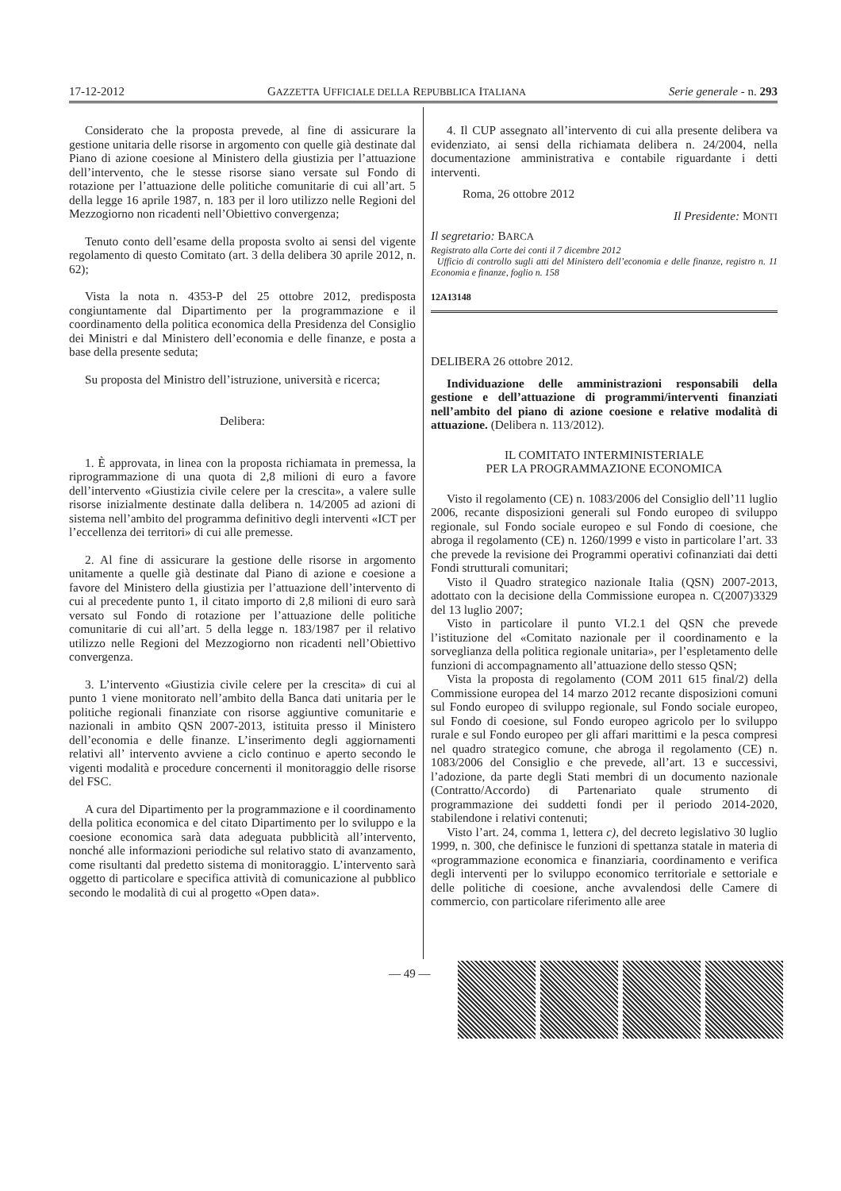17-12-2012 GAZZETTA UFFICIALE DELLA REPUBBLICA ITALIANA Serie generale - n. 293
Considerato che la proposta prevede, al fine di assicurare la gestione unitaria delle risorse in argomento con quelle già destinate dal Piano di azione coesione al Ministero della giustizia per l’attuazione dell’intervento, che le stesse risorse siano versate sul Fondo di rotazione per l’attuazione delle politiche comunitarie di cui all’art. 5 della legge 16 aprile 1987, n. 183 per il loro utilizzo nelle Regioni del Mezzogiorno non ricadenti nell’Obiettivo convergenza;
Tenuto conto dell’esame della proposta svolto ai sensi del vigente regolamento di questo Comitato (art. 3 della delibera 30 aprile 2012, n. 62);
Vista la nota n. 4353-P del 25 ottobre 2012, predisposta congiuntamente dal Dipartimento per la programmazione e il coordinamento della politica economica della Presidenza del Consiglio dei Ministri e dal Ministero dell’economia e delle finanze, e posta a base della presente seduta;
Su proposta del Ministro dell’istruzione, università e ricerca;
Delibera:
1. È approvata, in linea con la proposta richiamata in premessa, la riprogrammazione di una quota di 2,8 milioni di euro a favore dell’intervento «Giustizia civile celere per la crescita», a valere sulle risorse inizialmente destinate dalla delibera n. 14/2005 ad azioni di sistema nell’ambito del programma definitivo degli interventi «ICT per l’eccellenza dei territori» di cui alle premesse.
2. Al fine di assicurare la gestione delle risorse in argomento unitamente a quelle già destinate dal Piano di azione e coesione a favore del Ministero della giustizia per l’attuazione dell’intervento di cui al precedente punto 1, il citato importo di 2,8 milioni di euro sarà versato sul Fondo di rotazione per l’attuazione delle politiche comunitarie di cui all’art. 5 della legge n. 183/1987 per il relativo utilizzo nelle Regioni del Mezzogiorno non ricadenti nell’Obiettivo convergenza.
3. L’intervento «Giustizia civile celere per la crescita» di cui al punto 1 viene monitorato nell’ambito della Banca dati unitaria per le politiche regionali finanziate con risorse aggiuntive comunitarie e nazionali in ambito QSN 2007-2013, istituita presso il Ministero dell’economia e delle finanze. L’inserimento degli aggiornamenti relativi all’ intervento avviene a ciclo continuo e aperto secondo le vigenti modalità e procedure concernenti il monitoraggio delle risorse del FSC.
A cura del Dipartimento per la programmazione e il coordinamento della politica economica e del citato Dipartimento per lo sviluppo e la coesione economica sarà data adeguata pubblicità all’intervento, nonché alle informazioni periodiche sul relativo stato di avanzamento, come risultanti dal predetto sistema di monitoraggio. L’intervento sarà oggetto di particolare e specifica attività di comunicazione al pubblico secondo le modalità di cui al progetto «Open data».
4. Il CUP assegnato all’intervento di cui alla presente delibera va evidenziato, ai sensi della richiamata delibera n. 24/2004, nella documentazione amministrativa e contabile riguardante i detti interventi.
Roma, 26 ottobre 2012
Il Presidente: MONTI
Il segretario: BARCA
Registrato alla Corte dei conti il 7 dicembre 2012
Ufficio di controllo sugli atti del Ministero dell’economia e delle finanze, registro n. 11 Economia e finanze, foglio n. 158
12A13148
DELIBERA 26 ottobre 2012.
Individuazione delle amministrazioni responsabili della gestione e dell’attuazione di programmi/interventi finanziati nell’ambito del piano di azione coesione e relative modalità di attuazione. (Delibera n. 113/2012).
IL COMITATO INTERMINISTERIALE
PER LA PROGRAMMAZIONE ECONOMICA
Visto il regolamento (CE) n. 1083/2006 del Consiglio dell’11 luglio 2006, recante disposizioni generali sul Fondo europeo di sviluppo regionale, sul Fondo sociale europeo e sul Fondo di coesione, che abroga il regolamento (CE) n. 1260/1999 e visto in particolare l’art. 33 che prevede la revisione dei Programmi operativi cofinanziati dai detti Fondi strutturali comunitari;
Visto il Quadro strategico nazionale Italia (QSN) 2007-2013, adottato con la decisione della Commissione europea n. C(2007)3329 del 13 luglio 2007;
Visto in particolare il punto VI.2.1 del QSN che prevede l’istituzione del «Comitato nazionale per il coordinamento e la sorveglianza della politica regionale unitaria», per l’espletamento delle funzioni di accompagnamento all’attuazione dello stesso QSN;
Vista la proposta di regolamento (COM 2011 615 final/2) della Commissione europea del 14 marzo 2012 recante disposizioni comuni sul Fondo europeo di sviluppo regionale, sul Fondo sociale europeo, sul Fondo di coesione, sul Fondo europeo agricolo per lo sviluppo rurale e sul Fondo europeo per gli affari marittimi e la pesca compresi nel quadro strategico comune, che abroga il regolamento (CE) n. 1083/2006 del Consiglio e che prevede, all’art. 13 e successivi, l’adozione, da parte degli Stati membri di un documento nazionale (Contratto/Accordo) di Partenariato quale strumento di programmazione dei suddetti fondi per il periodo 2014-2020, stabilendone i relativi contenuti;
Visto l’art. 24, comma 1, lettera c), del decreto legislativo 30 luglio 1999, n. 300, che definisce le funzioni di spettanza statale in materia di «programmazione economica e finanziaria, coordinamento e verifica degli interventi per lo sviluppo economico territoriale e settoriale e delle politiche di coesione, anche avvalendosi delle Camere di commercio, con particolare riferimento alle aree
— 49 —